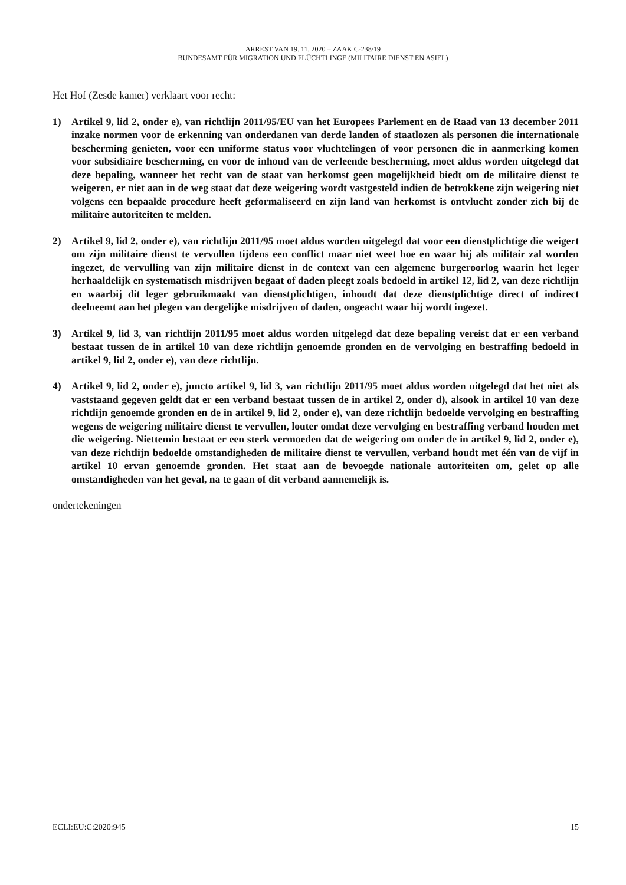ARREST VAN 19. 11. 2020 – ZAAK C-238/19
BUNDESAMT FÜR MIGRATION UND FLÜCHTLINGE (MILITAIRE DIENST EN ASIEL)
Het Hof (Zesde kamer) verklaart voor recht:
1) Artikel 9, lid 2, onder e), van richtlijn 2011/95/EU van het Europees Parlement en de Raad van 13 december 2011 inzake normen voor de erkenning van onderdanen van derde landen of staatlozen als personen die internationale bescherming genieten, voor een uniforme status voor vluchtelingen of voor personen die in aanmerking komen voor subsidiaire bescherming, en voor de inhoud van de verleende bescherming, moet aldus worden uitgelegd dat deze bepaling, wanneer het recht van de staat van herkomst geen mogelijkheid biedt om de militaire dienst te weigeren, er niet aan in de weg staat dat deze weigering wordt vastgesteld indien de betrokkene zijn weigering niet volgens een bepaalde procedure heeft geformaliseerd en zijn land van herkomst is ontvlucht zonder zich bij de militaire autoriteiten te melden.
2) Artikel 9, lid 2, onder e), van richtlijn 2011/95 moet aldus worden uitgelegd dat voor een dienstplichtige die weigert om zijn militaire dienst te vervullen tijdens een conflict maar niet weet hoe en waar hij als militair zal worden ingezet, de vervulling van zijn militaire dienst in de context van een algemene burgeroorlog waarin het leger herhaaldelijk en systematisch misdrijven begaat of daden pleegt zoals bedoeld in artikel 12, lid 2, van deze richtlijn en waarbij dit leger gebruikmaakt van dienstplichtigen, inhoudt dat deze dienstplichtige direct of indirect deelneemt aan het plegen van dergelijke misdrijven of daden, ongeacht waar hij wordt ingezet.
3) Artikel 9, lid 3, van richtlijn 2011/95 moet aldus worden uitgelegd dat deze bepaling vereist dat er een verband bestaat tussen de in artikel 10 van deze richtlijn genoemde gronden en de vervolging en bestraffing bedoeld in artikel 9, lid 2, onder e), van deze richtlijn.
4) Artikel 9, lid 2, onder e), juncto artikel 9, lid 3, van richtlijn 2011/95 moet aldus worden uitgelegd dat het niet als vaststaand gegeven geldt dat er een verband bestaat tussen de in artikel 2, onder d), alsook in artikel 10 van deze richtlijn genoemde gronden en de in artikel 9, lid 2, onder e), van deze richtlijn bedoelde vervolging en bestraffing wegens de weigering militaire dienst te vervullen, louter omdat deze vervolging en bestraffing verband houden met die weigering. Niettemin bestaat er een sterk vermoeden dat de weigering om onder de in artikel 9, lid 2, onder e), van deze richtlijn bedoelde omstandigheden de militaire dienst te vervullen, verband houdt met één van de vijf in artikel 10 ervan genoemde gronden. Het staat aan de bevoegde nationale autoriteiten om, gelet op alle omstandigheden van het geval, na te gaan of dit verband aannemelijk is.
ondertekeningen
ECLI:EU:C:2020:945 15